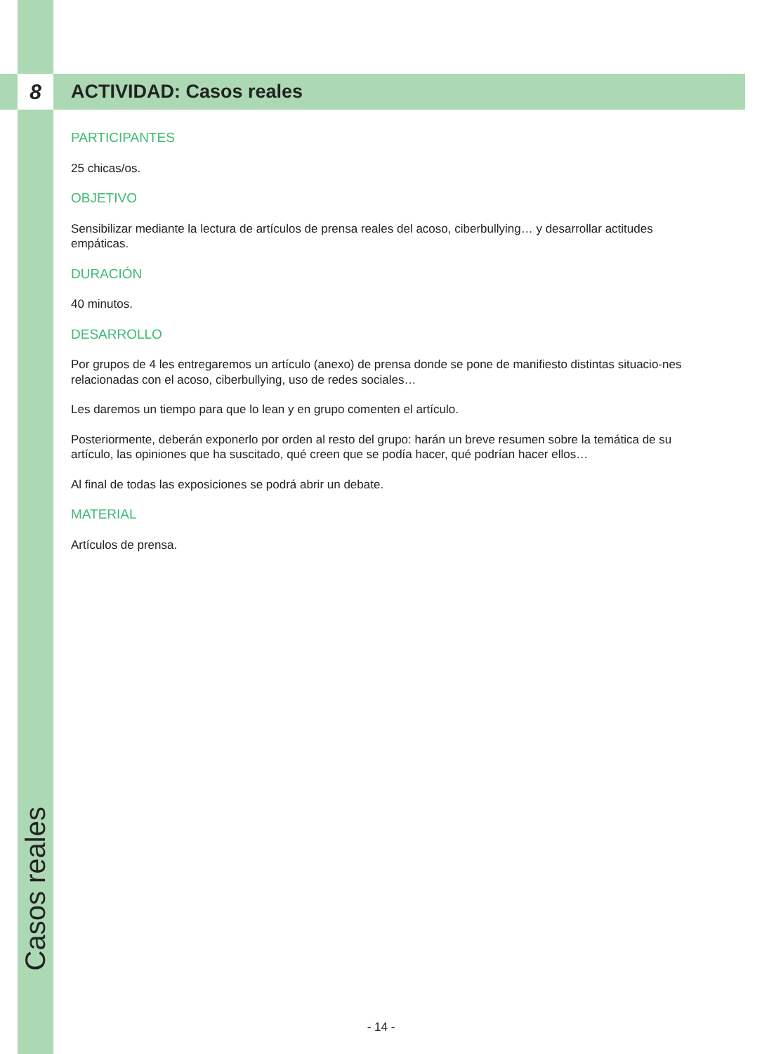8 ACTIVIDAD: Casos reales
PARTICIPANTES
25 chicas/os.
OBJETIVO
Sensibilizar mediante la lectura de artículos de prensa reales del acoso, ciberbullying… y desarrollar actitudes empáticas.
DURACIÓN
40 minutos.
DESARROLLO
Por grupos de 4 les entregaremos un artículo (anexo) de prensa donde se pone de manifiesto distintas situacio-nes relacionadas con el acoso, ciberbullying, uso de redes sociales…
Les daremos un tiempo para que lo lean y en grupo comenten el artículo.
Posteriormente, deberán exponerlo por orden al resto del grupo: harán un breve resumen sobre la temática de su artículo, las opiniones que ha suscitado, qué creen que se podía hacer, qué podrían hacer ellos…
Al final de todas las exposiciones se podrá abrir un debate.
MATERIAL
Artículos de prensa.
Casos reales
- 14 -